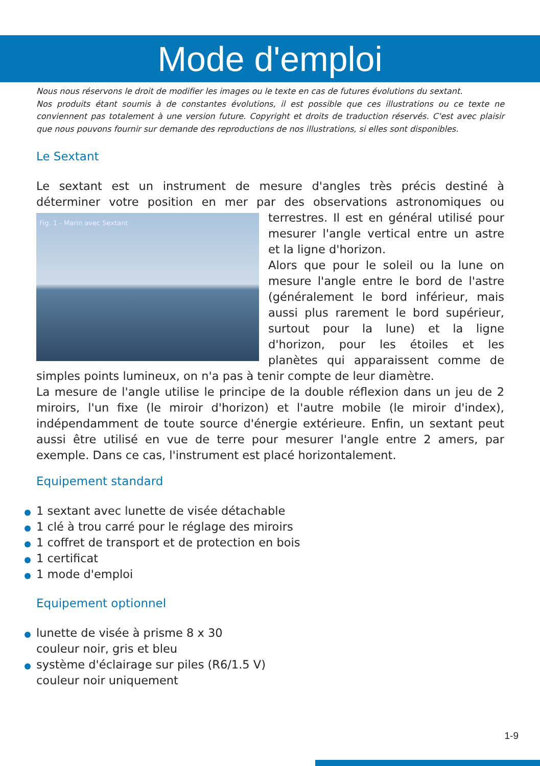Mode d'emploi
Nous nous réservons le droit de modifier les images ou le texte en cas de futures évolutions du sextant.
Nos produits étant soumis à de constantes évolutions, il est possible que ces illustrations ou ce texte ne conviennent pas totalement à une version future. Copyright et droits de traduction réservés. C'est avec plaisir que nous pouvons fournir sur demande des reproductions de nos illustrations, si elles sont disponibles.
Le Sextant
Le sextant est un instrument de mesure d'angles très précis destiné à déterminer votre position en mer par des observations astronomiques ou terrestres. Il est en général Fig. 1 - Marin avec Sextant utilisé pour mesurer l'angle vertical entre un astre et la ligne d'horizon.
Alors que pour le soleil ou la lune on mesure l'angle entre le bord de l'astre (générale­ment le bord inférieur, mais aussi plus rarement le bord supérieur, surtout pour la lune) et la ligne d'horizon, pour les étoiles et les planètes qui apparaissent comme de simples points lumineux, on n'a pas à tenir compte de leur diamètre.
La mesure de l'angle utilise le principe de la double réflexion dans un jeu de 2 miroirs, l'un fixe (le miroir d'horizon) et l'autre mobile (le miroir d'index), indépendamment de toute source d'énergie extérieure. Enfin, un sextant peut aussi être utilisé en vue de terre pour mesurer l'angle entre 2 amers, par exemple. Dans ce cas, l'instrument est placé horizontalement.
Equipement standard
1 sextant avec lunette de visée détachable
1 clé à trou carré pour le réglage des miroirs
1 coffret de transport et de protection en bois
1 certificat
1 mode d'emploi
Equipement optionnel
lunette de visée à prisme 8 x 30
couleur noir, gris et bleu
système d'éclairage sur piles (R6/1.5 V)
couleur noir uniquement
1-9